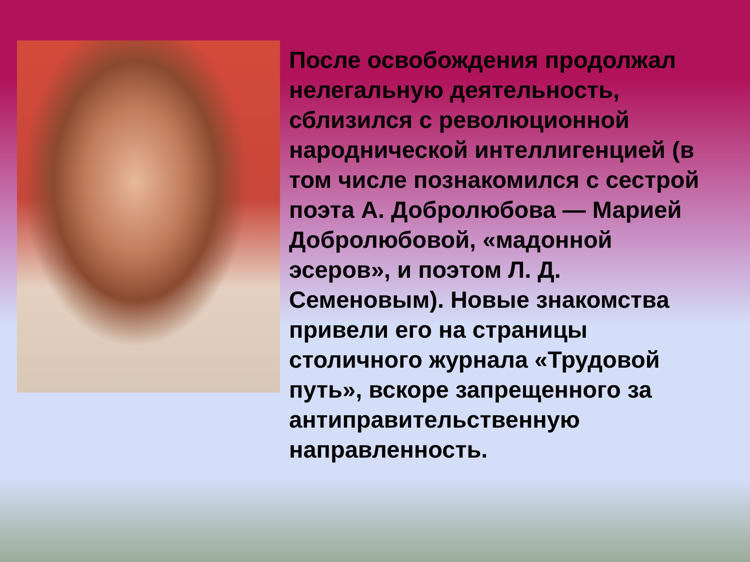После освобождения продолжал нелегальную деятельность, сблизился с революционной народнической интеллигенцией (в том числе познакомился с сестрой поэта А. Добролюбова — Марией Добролюбовой, «мадонной эсеров», и поэтом Л. Д. Семеновым). Новые знакомства привели его на страницы столичного журнала «Трудовой путь», вскоре запрещенного за антиправительственную направленность.